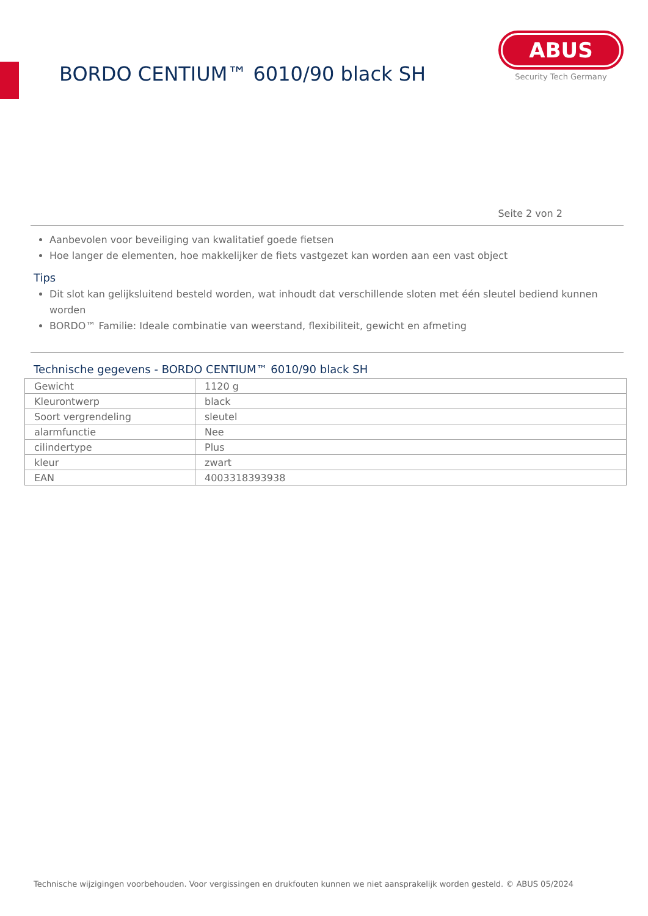BORDO CENTIUM™ 6010/90 black SH
ABUS
Security Tech Germany
Seite 2 von 2
Aanbevolen voor beveiliging van kwalitatief goede fietsen
Hoe langer de elementen, hoe makkelijker de fiets vastgezet kan worden aan een vast object
Tips
Dit slot kan gelijksluitend besteld worden, wat inhoudt dat verschillende sloten met één sleutel bediend kunnen worden
BORDO™ Familie: Ideale combinatie van weerstand, flexibiliteit, gewicht en afmeting
Technische gegevens - BORDO CENTIUM™ 6010/90 black SH
| Gewicht | 1120 g |
| Kleurontwerp | black |
| Soort vergrendeling | sleutel |
| alarmfunctie | Nee |
| cilindertype | Plus |
| kleur | zwart |
| EAN | 4003318393938 |
Technische wijzigingen voorbehouden. Voor vergissingen en drukfouten kunnen we niet aansprakelijk worden gesteld. © ABUS 05/2024